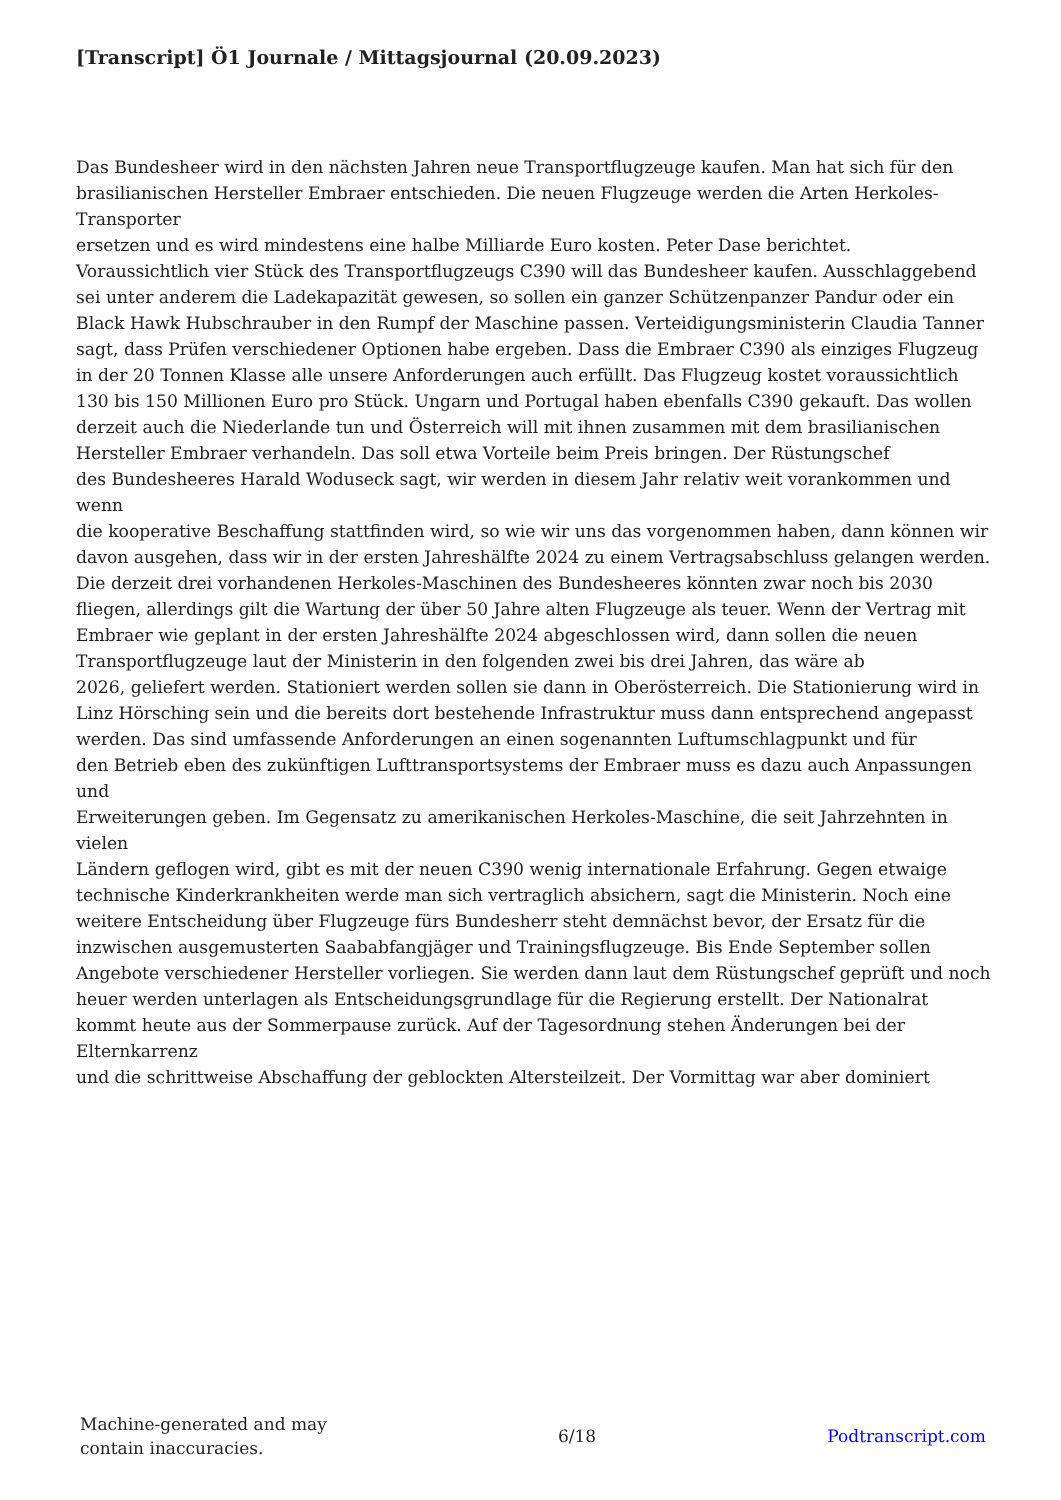[Transcript] Ö1 Journale / Mittagsjournal (20.09.2023)
Das Bundesheer wird in den nächsten Jahren neue Transportflugzeuge kaufen. Man hat sich für den brasilianischen Hersteller Embraer entschieden. Die neuen Flugzeuge werden die Arten Herkoles-Transporter
ersetzen und es wird mindestens eine halbe Milliarde Euro kosten. Peter Dase berichtet.
Voraussichtlich vier Stück des Transportflugzeugs C390 will das Bundesheer kaufen. Ausschlaggebend
sei unter anderem die Ladekapazität gewesen, so sollen ein ganzer Schützenpanzer Pandur oder ein Black Hawk Hubschrauber in den Rumpf der Maschine passen. Verteidigungsministerin Claudia Tanner
sagt, dass Prüfen verschiedener Optionen habe ergeben. Dass die Embraer C390 als einziges Flugzeug
in der 20 Tonnen Klasse alle unsere Anforderungen auch erfüllt. Das Flugzeug kostet voraussichtlich 130 bis 150 Millionen Euro pro Stück. Ungarn und Portugal haben ebenfalls C390 gekauft. Das wollen
derzeit auch die Niederlande tun und Österreich will mit ihnen zusammen mit dem brasilianischen Hersteller Embraer verhandeln. Das soll etwa Vorteile beim Preis bringen. Der Rüstungschef
des Bundesheeres Harald Woduseck sagt, wir werden in diesem Jahr relativ weit vorankommen und wenn
die kooperative Beschaffung stattfinden wird, so wie wir uns das vorgenommen haben, dann können wir
davon ausgehen, dass wir in der ersten Jahreshälfte 2024 zu einem Vertragsabschluss gelangen werden.
Die derzeit drei vorhandenen Herkoles-Maschinen des Bundesheeres könnten zwar noch bis 2030 fliegen, allerdings gilt die Wartung der über 50 Jahre alten Flugzeuge als teuer. Wenn der Vertrag mit Embraer wie geplant in der ersten Jahreshälfte 2024 abgeschlossen wird, dann sollen die neuen Transportflugzeuge laut der Ministerin in den folgenden zwei bis drei Jahren, das wäre ab
2026, geliefert werden. Stationiert werden sollen sie dann in Oberösterreich. Die Stationierung wird in Linz Hörsching sein und die bereits dort bestehende Infrastruktur muss dann entsprechend angepasst werden. Das sind umfassende Anforderungen an einen sogenannten Luftumschlagpunkt und für
den Betrieb eben des zukünftigen Lufttransportsystems der Embraer muss es dazu auch Anpassungen und
Erweiterungen geben. Im Gegensatz zu amerikanischen Herkoles-Maschine, die seit Jahrzehnten in vielen
Ländern geflogen wird, gibt es mit der neuen C390 wenig internationale Erfahrung. Gegen etwaige technische Kinderkrankheiten werde man sich vertraglich absichern, sagt die Ministerin. Noch eine weitere Entscheidung über Flugzeuge fürs Bundesherr steht demnächst bevor, der Ersatz für die inzwischen ausgemusterten Saababfangjäger und Trainingsflugzeuge. Bis Ende September sollen Angebote verschiedener Hersteller vorliegen. Sie werden dann laut dem Rüstungschef geprüft und noch heuer werden unterlagen als Entscheidungsgrundlage für die Regierung erstellt. Der Nationalrat
kommt heute aus der Sommerpause zurück. Auf der Tagesordnung stehen Änderungen bei der Elternkarrenz
und die schrittweise Abschaffung der geblockten Altersteilzeit. Der Vormittag war aber dominiert
Machine-generated and may
contain inaccuracies.
6/18 Podtranscript.com